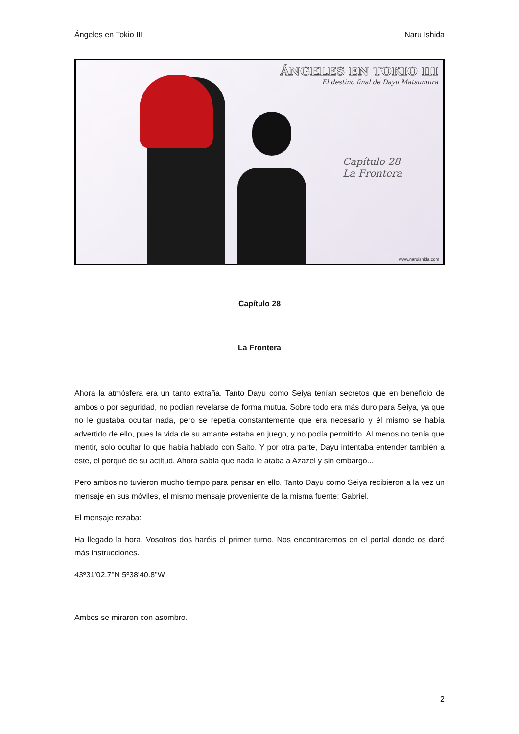Ángeles en Tokio III Naru Ishida
ÁNGELES EN TOKIO III
El destino final de Dayu Matsumura
Capítulo 28
La Frontera
www.naruishida.com
Capítulo 28
La Frontera
Ahora la atmósfera era un tanto extraña. Tanto Dayu como Seiya tenían secretos que en beneficio de ambos o por seguridad, no podían revelarse de forma mutua. Sobre todo era más duro para Seiya, ya que no le gustaba ocultar nada, pero se repetía constantemente que era necesario y él mismo se había advertido de ello, pues la vida de su amante estaba en juego, y no podía permitirlo. Al menos no tenía que mentir, solo ocultar lo que había hablado con Saito. Y por otra parte, Dayu intentaba entender también a este, el porqué de su actitud. Ahora sabía que nada le ataba a Azazel y sin embargo...
Pero ambos no tuvieron mucho tiempo para pensar en ello. Tanto Dayu como Seiya recibieron a la vez un mensaje en sus móviles, el mismo mensaje proveniente de la misma fuente: Gabriel.
El mensaje rezaba:
Ha llegado la hora. Vosotros dos haréis el primer turno. Nos encontraremos en el portal donde os daré más instrucciones.
43º31'02.7"N 5º38'40.8"W
Ambos se miraron con asombro.
2